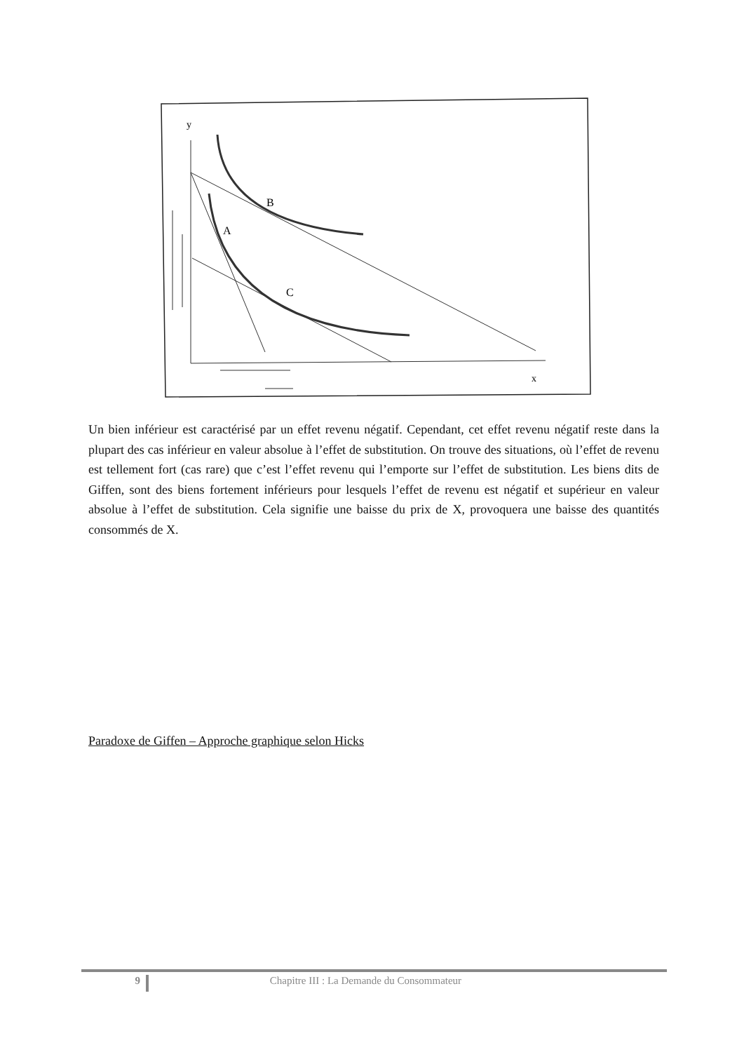y
B
A
C
x
Un bien inférieur est caractérisé par un effet revenu négatif. Cependant, cet effet revenu négatif reste dans la plupart des cas inférieur en valeur absolue à l’effet de substitution. On trouve des situations, où l’effet de revenu est tellement fort (cas rare) que c’est l’effet revenu qui l’emporte sur l’effet de substitution. Les biens dits de Giffen, sont des biens fortement inférieurs pour lesquels l’effet de revenu est négatif et supérieur en valeur absolue à l’effet de substitution. Cela signifie une baisse du prix de X, provoquera une baisse des quantités consommés de X.
Paradoxe de Giffen – Approche graphique selon Hicks
9
Chapitre III : La Demande du Consommateur